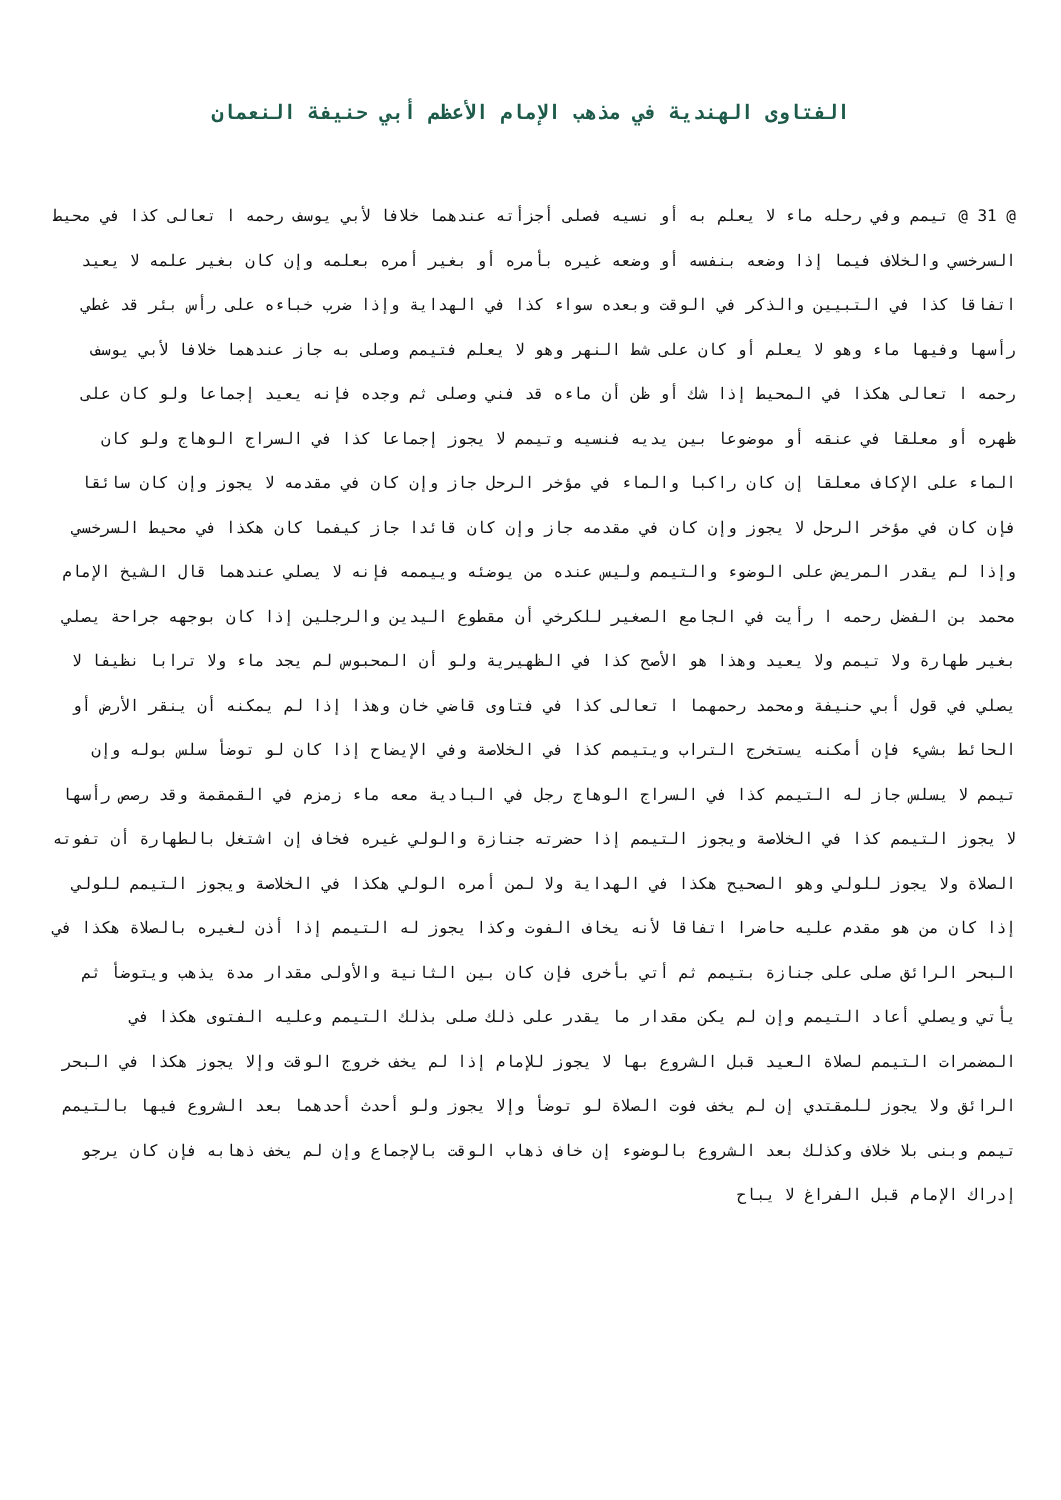الفتاوى الهندية في مذهب الإمام الأعظم أبي حنيفة النعمان
@ 31 @ تيمم وفي رحله ماء لا يعلم به أو نسيه فصلى أجزأته عندهما خلافا لأبي يوسف رحمه ا تعالى كذا في محيط السرخسي والخلاف فيما إذا وضعه بنفسه أو وضعه غيره بأمره أو بغير أمره بعلمه وإن كان بغير علمه لا يعيد اتفاقا كذا في التبيين والذكر في الوقت وبعده سواء كذا في الهداية وإذا ضرب خباءه على رأس بئر قد غطي رأسها وفيها ماء وهو لا يعلم أو كان على شط النهر وهو لا يعلم فتيمم وصلى به جاز عندهما خلافا لأبي يوسف رحمه ا تعالى هكذا في المحيط إذا شك أو ظن أن ماءه قد فني وصلى ثم وجده فإنه يعيد إجماعا ولو كان على ظهره أو معلقا في عنقه أو موضوعا بين يديه فنسيه وتيمم لا يجوز إجماعا كذا في السراج الوهاج ولو كان الماء على الإكاف معلقا إن كان راكبا والماء في مؤخر الرحل جاز وإن كان في مقدمه لا يجوز وإن كان سائقا فإن كان في مؤخر الرحل لا يجوز وإن كان في مقدمه جاز وإن كان قائدا جاز كيفما كان هكذا في محيط السرخسي وإذا لم يقدر المريض على الوضوء والتيمم وليس عنده من يوضئه وييممه فإنه لا يصلي عندهما قال الشيخ الإمام محمد بن الفضل رحمه ا رأيت في الجامع الصغير للكرخي أن مقطوع اليدين والرجلين إذا كان بوجهه جراحة يصلي بغير طهارة ولا تيمم ولا يعيد وهذا هو الأصح كذا في الظهيرية ولو أن المحبوس لم يجد ماء ولا ترابا نظيفا لا يصلي في قول أبي حنيفة ومحمد رحمهما ا تعالى كذا في فتاوى قاضي خان وهذا إذا لم يمكنه أن ينقر الأرض أو الحائط بشيء فإن أمكنه يستخرج التراب ويتيمم كذا في الخلاصة وفي الإيضاح إذا كان لو توضأ سلس بوله وإن تيمم لا يسلس جاز له التيمم كذا في السراج الوهاج رجل في البادية معه ماء زمزم في القمقمة وقد رصص رأسها لا يجوز التيمم كذا في الخلاصة ويجوز التيمم إذا حضرته جنازة والولي غيره فخاف إن اشتغل بالطهارة أن تفوته الصلاة ولا يجوز للولي وهو الصحيح هكذا في الهداية ولا لمن أمره الولي هكذا في الخلاصة ويجوز التيمم للولي إذا كان من هو مقدم عليه حاضرا اتفاقا لأنه يخاف الفوت وكذا يجوز له التيمم إذا أذن لغيره بالصلاة هكذا في البحر الرائق صلى على جنازة بتيمم ثم أتي بأخرى فإن كان بين الثانية والأولى مقدار مدة يذهب ويتوضأ ثم يأتي ويصلي أعاد التيمم وإن لم يكن مقدار ما يقدر على ذلك صلى بذلك التيمم وعليه الفتوى هكذا في المضمرات التيمم لصلاة العيد قبل الشروع بها لا يجوز للإمام إذا لم يخف خروج الوقت وإلا يجوز هكذا في البحر الرائق ولا يجوز للمقتدي إن لم يخف فوت الصلاة لو توضأ وإلا يجوز ولو أحدث أحدهما بعد الشروع فيها بالتيمم تيمم وبنى بلا خلاف وكذلك بعد الشروع بالوضوء إن خاف ذهاب الوقت بالإجماع وإن لم يخف ذهابه فإن كان يرجو إدراك الإمام قبل الفراغ لا يباح